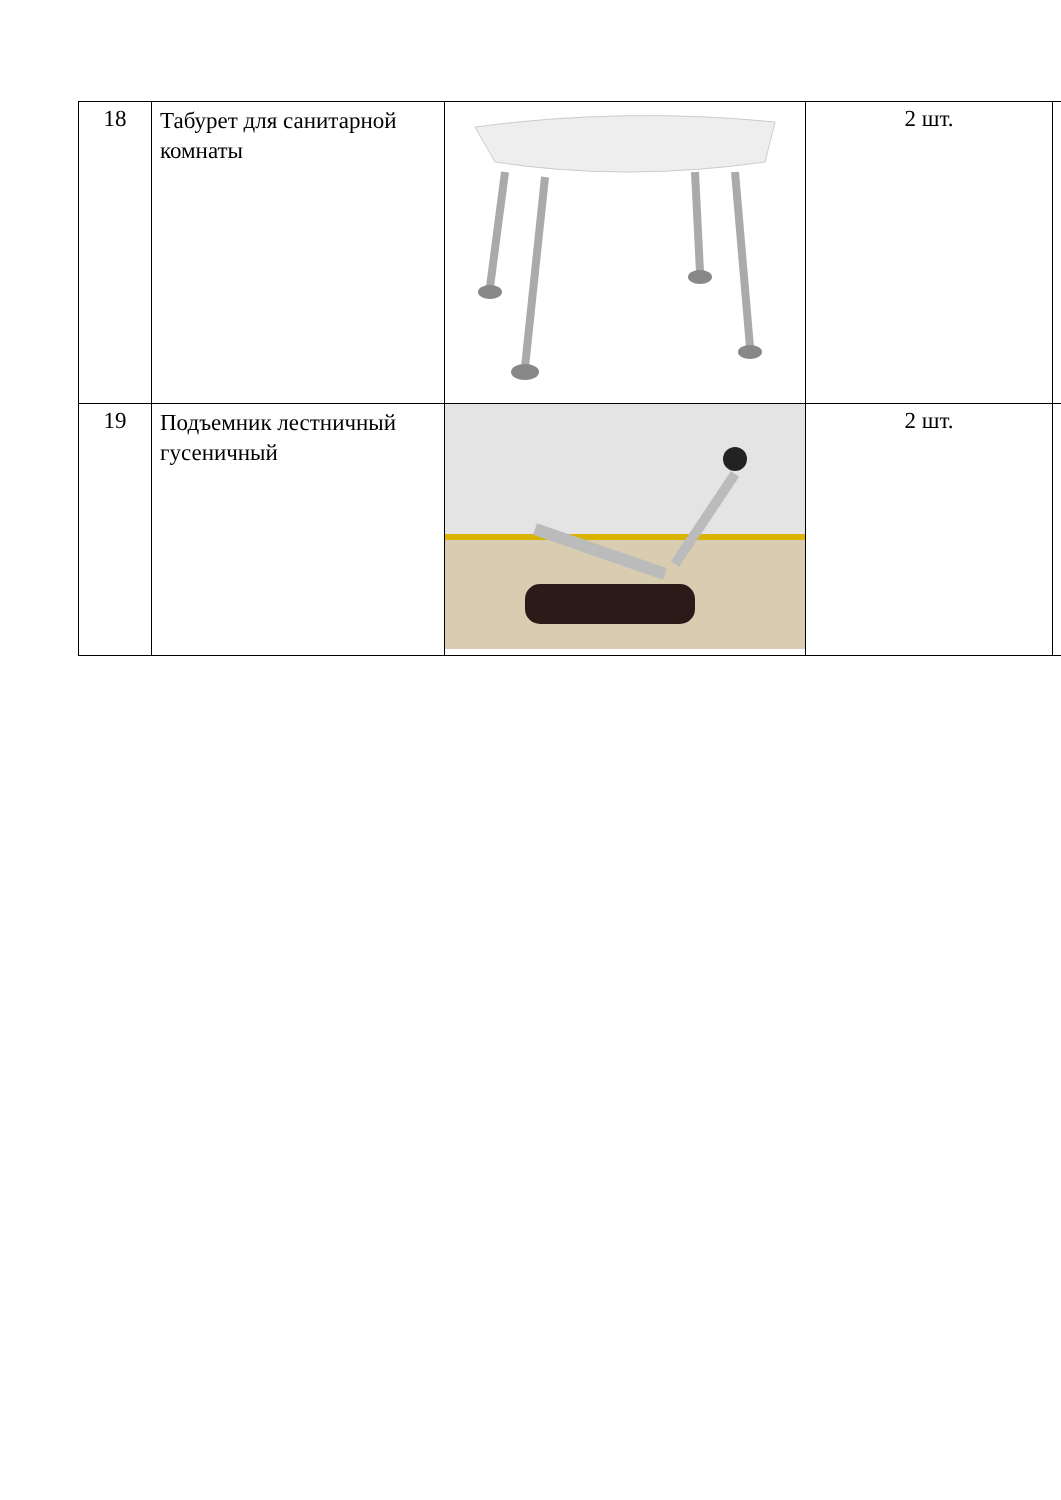| 18 | Табурет для санитарной комнаты | | 2 шт. | |
| 19 | Подъемник лестничный гусеничный | | 2 шт. | |